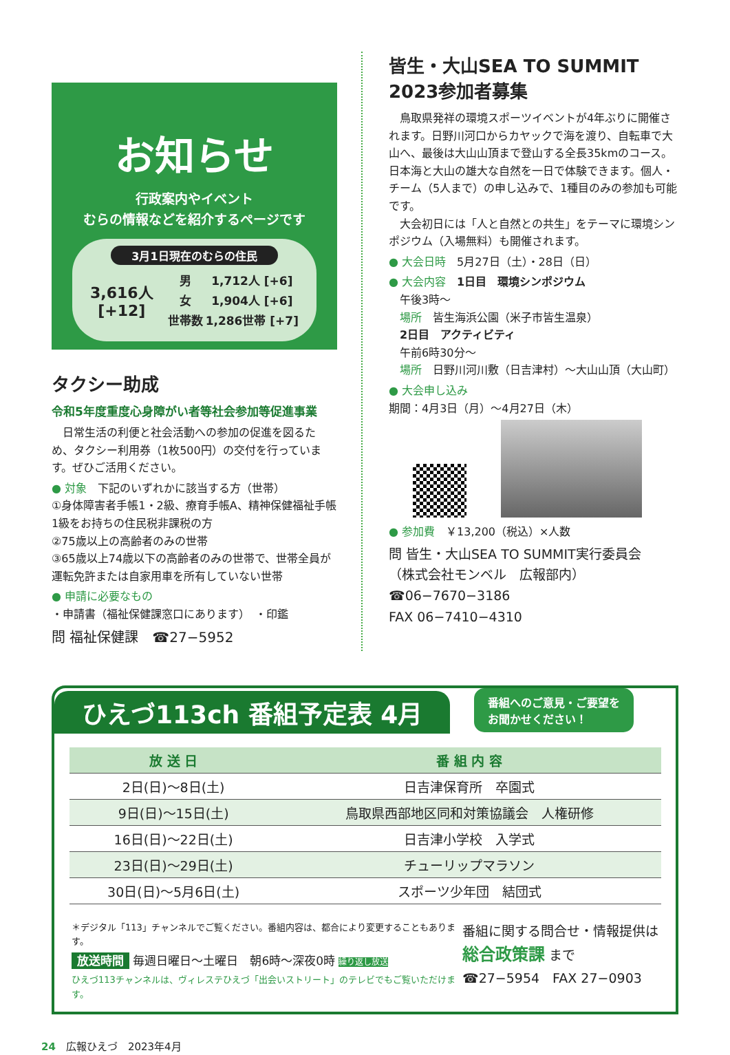お知らせ
行政案内やイベント
むらの情報などを紹介するページです
3月1日現在のむらの住民
| 3,616人 [+12] | 男 | 1,712人 [+6] |
| | 女 | 1,904人 [+6] |
| | 世帯数 | 1,286世帯 [+7] |
タクシー助成
令和5年度重度心身障がい者等社会参加等促進事業
　日常生活の利便と社会活動への参加の促進を図るため、タクシー利用券（1枚500円）の交付を行っています。ぜひご活用ください。
● 対象　下記のいずれかに該当する方（世帯）
①身体障害者手帳1・2級、療育手帳A、精神保健福祉手帳1級をお持ちの住民税非課税の方
②75歳以上の高齢者のみの世帯
③65歳以上74歳以下の高齢者のみの世帯で、世帯全員が運転免許または自家用車を所有していない世帯
● 申請に必要なもの
・申請書（福祉保健課窓口にあります）　・印鑑
問 福祉保健課　☎27−5952
皆生・大山SEA TO SUMMIT
2023参加者募集
　鳥取県発祥の環境スポーツイベントが4年ぶりに開催されます。日野川河口からカヤックで海を渡り、自転車で大山へ、最後は大山山頂まで登山する全長35kmのコース。日本海と大山の雄大な自然を一日で体験できます。個人・チーム（5人まで）の申し込みで、1種目のみの参加も可能です。
　大会初日には「人と自然との共生」をテーマに環境シンポジウム（入場無料）も開催されます。
● 大会日時　5月27日（土）・28日（日）
● 大会内容　1日目　環境シンポジウム
　午後3時〜
　場所　皆生海浜公園（米子市皆生温泉）
　2日目　アクティビティ
　午前6時30分〜
　場所　日野川河川敷（日吉津村）〜大山山頂（大山町）
● 大会申し込み
期間：4月3日（月）〜4月27日（木）
● 参加費　￥13,200（税込）×人数
問 皆生・大山SEA TO SUMMIT実行委員会
（株式会社モンベル　広報部内）
☎06−7670−3186
FAX 06−7410−4310
ひえづ113ch 番組予定表 4月 番組へのご意見・ご要望を
お聞かせください！
| 放 送 日 | 番 組 内 容 |
| --- | --- |
| 2日(日)〜8日(土) | 日吉津保育所 卒園式 |
| 9日(日)〜15日(土) | 鳥取県西部地区同和対策協議会 人権研修 |
| 16日(日)〜22日(土) | 日吉津小学校 入学式 |
| 23日(日)〜29日(土) | チューリップマラソン |
| 30日(日)〜5月6日(土) | スポーツ少年団 結団式 |
＊デジタル「113」チャンネルでご覧ください。番組内容は、都合により変更することもあります。
放送時間 毎週日曜日〜土曜日　朝6時〜深夜0時 繰り返し放送
ひえづ113チャンネルは、ヴィレステひえづ「出会いストリート」のテレビでもご覧いただけます。
番組に関する問合せ・情報提供は
総合政策課 まで
☎27−5954　FAX 27−0903
24　広報ひえづ　2023年4月